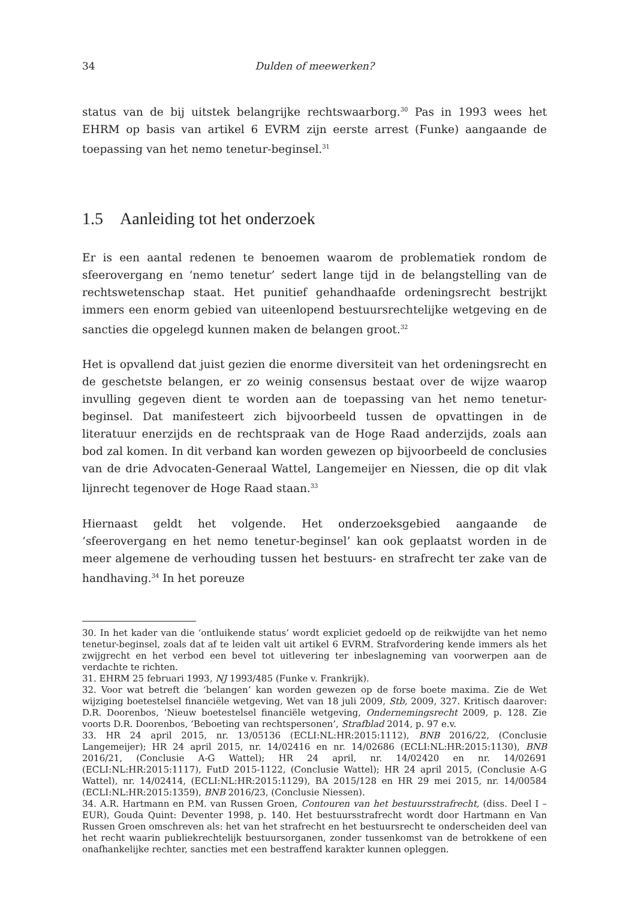34 Dulden of meewerken?
status van de bij uitstek belangrijke rechtswaarborg.<sup>30</sup> Pas in 1993 wees het EHRM op basis van artikel 6 EVRM zijn eerste arrest (Funke) aangaande de toepassing van het nemo tenetur-beginsel.<sup>31</sup>
1.5 Aanleiding tot het onderzoek
Er is een aantal redenen te benoemen waarom de problematiek rondom de sfeerovergang en ‘nemo tenetur’ sedert lange tijd in de belangstelling van de rechtswetenschap staat. Het punitief gehandhaafde ordeningsrecht bestrijkt immers een enorm gebied van uiteenlopend bestuursrechtelijke wetgeving en de sancties die opgelegd kunnen maken de belangen groot.<sup>32</sup>
Het is opvallend dat juist gezien die enorme diversiteit van het ordeningsrecht en de geschetste belangen, er zo weinig consensus bestaat over de wijze waarop invulling gegeven dient te worden aan de toepassing van het nemo tenetur-beginsel. Dat manifesteert zich bijvoorbeeld tussen de opvattingen in de literatuur enerzijds en de rechtspraak van de Hoge Raad anderzijds, zoals aan bod zal komen. In dit verband kan worden gewezen op bijvoorbeeld de conclusies van de drie Advocaten-Generaal Wattel, Langemeijer en Niessen, die op dit vlak lijnrecht tegenover de Hoge Raad staan.<sup>33</sup>
Hiernaast geldt het volgende. Het onderzoeksgebied aangaande de ‘sfeerovergang en het nemo tenetur-beginsel’ kan ook geplaatst worden in de meer algemene de verhouding tussen het bestuurs- en strafrecht ter zake van de handhaving.<sup>34</sup> In het poreuze
30. In het kader van die ‘ontluikende status’ wordt expliciet gedoeld op de reikwijdte van het nemo tenetur-beginsel, zoals dat af te leiden valt uit artikel 6 EVRM. Strafvordering kende immers als het zwijgrecht en het verbod een bevel tot uitlevering ter inbeslagneming van voorwerpen aan de verdachte te richten.
31. EHRM 25 februari 1993, NJ 1993/485 (Funke v. Frankrijk).
32. Voor wat betreft die ‘belangen’ kan worden gewezen op de forse boete maxima. Zie de Wet wijziging boetestelsel financiële wetgeving, Wet van 18 juli 2009, Stb, 2009, 327. Kritisch daarover: D.R. Doorenbos, ‘Nieuw boetestelsel financiële wetgeving, Ondernemingsrecht 2009, p. 128. Zie voorts D.R. Doorenbos, ‘Beboeting van rechtspersonen’, Strafblad 2014, p. 97 e.v.
33. HR 24 april 2015, nr. 13/05136 (ECLI:NL:HR:2015:1112), BNB 2016/22, (Conclusie Langemeijer); HR 24 april 2015, nr. 14/02416 en nr. 14/02686 (ECLI:NL:HR:2015:1130), BNB 2016/21, (Conclusie A-G Wattel); HR 24 april, nr. 14/02420 en nr. 14/02691 (ECLI:NL:HR:2015:1117), FutD 2015-1122, (Conclusie Wattel); HR 24 april 2015, (Conclusie A-G Wattel), nr. 14/02414, (ECLI:NL:HR:2015:1129), BA 2015/128 en HR 29 mei 2015, nr. 14/00584 (ECLI:NL:HR:2015:1359), BNB 2016/23, (Conclusie Niessen).
34. A.R. Hartmann en P.M. van Russen Groen, Contouren van het bestuursstrafrecht, (diss. Deel I – EUR), Gouda Quint: Deventer 1998, p. 140. Het bestuursstrafrecht wordt door Hartmann en Van Russen Groen omschreven als: het van het strafrecht en het bestuursrecht te onderscheiden deel van het recht waarin publiekrechtelijk bestuursorganen, zonder tussenkomst van de betrokkene of een onafhankelijke rechter, sancties met een bestraffend karakter kunnen opleggen.